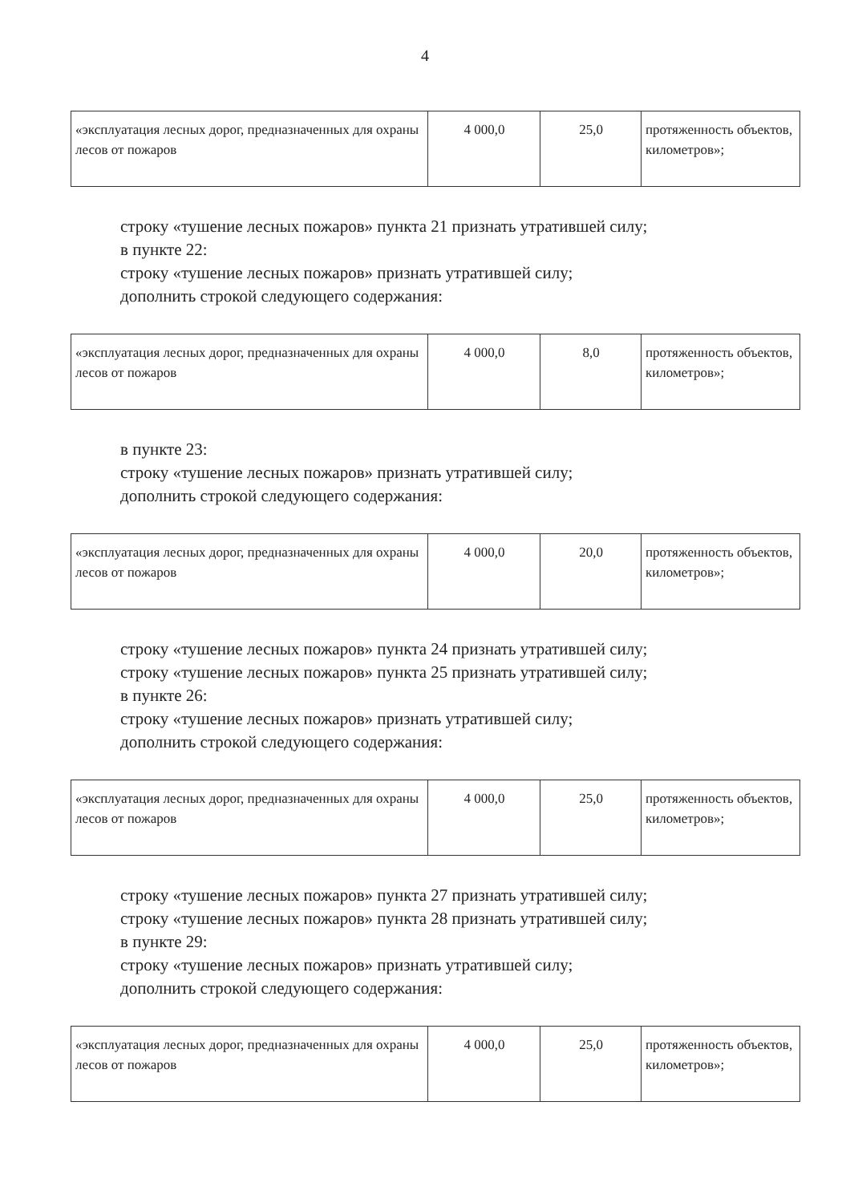4
| «эксплуатация лесных дорог, предназначенных для охраны лесов от пожаров | 4 000,0 | 25,0 | протяженность объектов, километров»; |
строку «тушение лесных пожаров» пункта 21 признать утратившей силу;
в пункте 22:
строку «тушение лесных пожаров» признать утратившей силу;
дополнить строкой следующего содержания:
| «эксплуатация лесных дорог, предназначенных для охраны лесов от пожаров | 4 000,0 | 8,0 | протяженность объектов, километров»; |
в пункте 23:
строку «тушение лесных пожаров» признать утратившей силу;
дополнить строкой следующего содержания:
| «эксплуатация лесных дорог, предназначенных для охраны лесов от пожаров | 4 000,0 | 20,0 | протяженность объектов, километров»; |
строку «тушение лесных пожаров» пункта 24 признать утратившей силу;
строку «тушение лесных пожаров» пункта 25 признать утратившей силу;
в пункте 26:
строку «тушение лесных пожаров» признать утратившей силу;
дополнить строкой следующего содержания:
| «эксплуатация лесных дорог, предназначенных для охраны лесов от пожаров | 4 000,0 | 25,0 | протяженность объектов, километров»; |
строку «тушение лесных пожаров» пункта 27 признать утратившей силу;
строку «тушение лесных пожаров» пункта 28 признать утратившей силу;
в пункте 29:
строку «тушение лесных пожаров» признать утратившей силу;
дополнить строкой следующего содержания:
| «эксплуатация лесных дорог, предназначенных для охраны лесов от пожаров | 4 000,0 | 25,0 | протяженность объектов, километров»; |